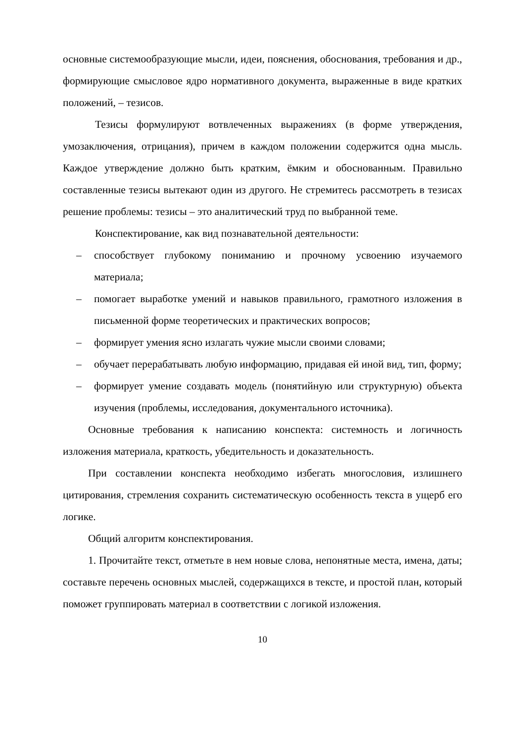основные системообразующие мысли, идеи, пояснения, обоснования, требования и др., формирующие смысловое ядро нормативного документа, выраженные в виде кратких положений, – тезисов.
Тезисы формулируют вотвлеченных выражениях (в форме утверждения, умозаключения, отрицания), причем в каждом положении содержится одна мысль. Каждое утверждение должно быть кратким, ёмким и обоснованным. Правильно составленные тезисы вытекают один из другого. Не стремитесь рассмотреть в тезисах решение проблемы: тезисы – это аналитический труд по выбранной теме.
Конспектирование, как вид познавательной деятельности:
– способствует глубокому пониманию и прочному усвоению изучаемого материала;
– помогает выработке умений и навыков правильного, грамотного изложения в письменной форме теоретических и практических вопросов;
– формирует умения ясно излагать чужие мысли своими словами;
– обучает перерабатывать любую информацию, придавая ей иной вид, тип, форму;
– формирует умение создавать модель (понятийную или структурную) объекта изучения (проблемы, исследования, документального источника).
Основные требования к написанию конспекта: системность и логичность изложения материала, краткость, убедительность и доказательность.
При составлении конспекта необходимо избегать многословия, излишнего цитирования, стремления сохранить систематическую особенность текста в ущерб его логике.
Общий алгоритм конспектирования.
1. Прочитайте текст, отметьте в нем новые слова, непонятные места, имена, даты; составьте перечень основных мыслей, содержащихся в тексте, и простой план, который поможет группировать материал в соответствии с логикой изложения.
10